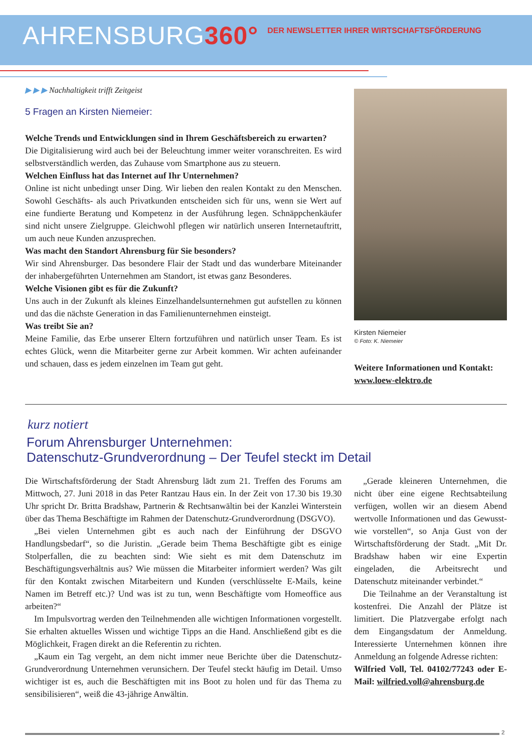AHRENSBURG360°
DER NEWSLETTER IHRER WIRTSCHAFTSFÖRDERUNG
▶ ▶ ▶ Nachhaltigkeit trifft Zeitgeist
5 Fragen an Kirsten Niemeier:
Welche Trends und Entwicklungen sind in Ihrem Geschäftsbereich zu erwarten?
Die Digitalisierung wird auch bei der Beleuchtung immer weiter voranschreiten. Es wird selbstverständlich werden, das Zuhause vom Smartphone aus zu steuern.
Welchen Einfluss hat das Internet auf Ihr Unternehmen?
Online ist nicht unbedingt unser Ding. Wir lieben den realen Kontakt zu den Menschen. Sowohl Geschäfts- als auch Privatkunden entscheiden sich für uns, wenn sie Wert auf eine fundierte Beratung und Kompetenz in der Ausführung legen. Schnäppchenkäufer sind nicht unsere Zielgruppe. Gleichwohl pflegen wir natürlich unseren Internetauftritt, um auch neue Kunden anzusprechen.
Was macht den Standort Ahrensburg für Sie besonders?
Wir sind Ahrensburger. Das besondere Flair der Stadt und das wunderbare Miteinander der inhabergeführten Unternehmen am Standort, ist etwas ganz Besonderes.
Welche Visionen gibt es für die Zukunft?
Uns auch in der Zukunft als kleines Einzelhandelsunternehmen gut aufstellen zu können und das die nächste Generation in das Familienunternehmen einsteigt.
Was treibt Sie an?
Meine Familie, das Erbe unserer Eltern fortzuführen und natürlich unser Team. Es ist echtes Glück, wenn die Mitarbeiter gerne zur Arbeit kommen. Wir achten aufeinander und schauen, dass es jedem einzelnen im Team gut geht.
Kirsten Niemeier
© Foto: K. Niemeier
Weitere Informationen und Kontakt:
www.loew-elektro.de
kurz notiert
Forum Ahrensburger Unternehmen:
Datenschutz-Grundverordnung – Der Teufel steckt im Detail
Die Wirtschaftsförderung der Stadt Ahrensburg lädt zum 21. Treffen des Forums am Mittwoch, 27. Juni 2018 in das Peter Rantzau Haus ein. In der Zeit von 17.30 bis 19.30 Uhr spricht Dr. Britta Bradshaw, Partnerin & Rechtsanwältin bei der Kanzlei Winterstein über das Thema Beschäftigte im Rahmen der Datenschutz-Grundverordnung (DSGVO).
„Bei vielen Unternehmen gibt es auch nach der Einführung der DSGVO Handlungsbedarf“, so die Juristin. „Gerade beim Thema Beschäftigte gibt es einige Stolperfallen, die zu beachten sind: Wie sieht es mit dem Datenschutz im Beschäftigungsverhältnis aus? Wie müssen die Mitarbeiter informiert werden? Was gilt für den Kontakt zwischen Mitarbeitern und Kunden (verschlüsselte E-Mails, keine Namen im Betreff etc.)? Und was ist zu tun, wenn Beschäftigte vom Homeoffice aus arbeiten?“
Im Impulsvortrag werden den Teilnehmenden alle wichtigen Informationen vorgestellt. Sie erhalten aktuelles Wissen und wichtige Tipps an die Hand. Anschließend gibt es die Möglichkeit, Fragen direkt an die Referentin zu richten.
„Kaum ein Tag vergeht, an dem nicht immer neue Berichte über die Datenschutz-Grundverordnung Unternehmen verunsichern. Der Teufel steckt häufig im Detail. Umso wichtiger ist es, auch die Beschäftigten mit ins Boot zu holen und für das Thema zu sensibilisieren“, weiß die 43-jährige Anwältin.
„Gerade kleineren Unternehmen, die nicht über eine eigene Rechtsabteilung verfügen, wollen wir an diesem Abend wertvolle Informationen und das Gewusst-wie vorstellen“, so Anja Gust von der Wirtschaftsförderung der Stadt. „Mit Dr. Bradshaw haben wir eine Expertin eingeladen, die Arbeitsrecht und Datenschutz miteinander verbindet.“
Die Teilnahme an der Veranstaltung ist kostenfrei. Die Anzahl der Plätze ist limitiert. Die Platzvergabe erfolgt nach dem Eingangsdatum der Anmeldung. Interessierte Unternehmen können ihre Anmeldung an folgende Adresse richten:
Wilfried Voll, Tel. 04102/77243 oder E-Mail: wilfried.voll@ahrensburg.de
2